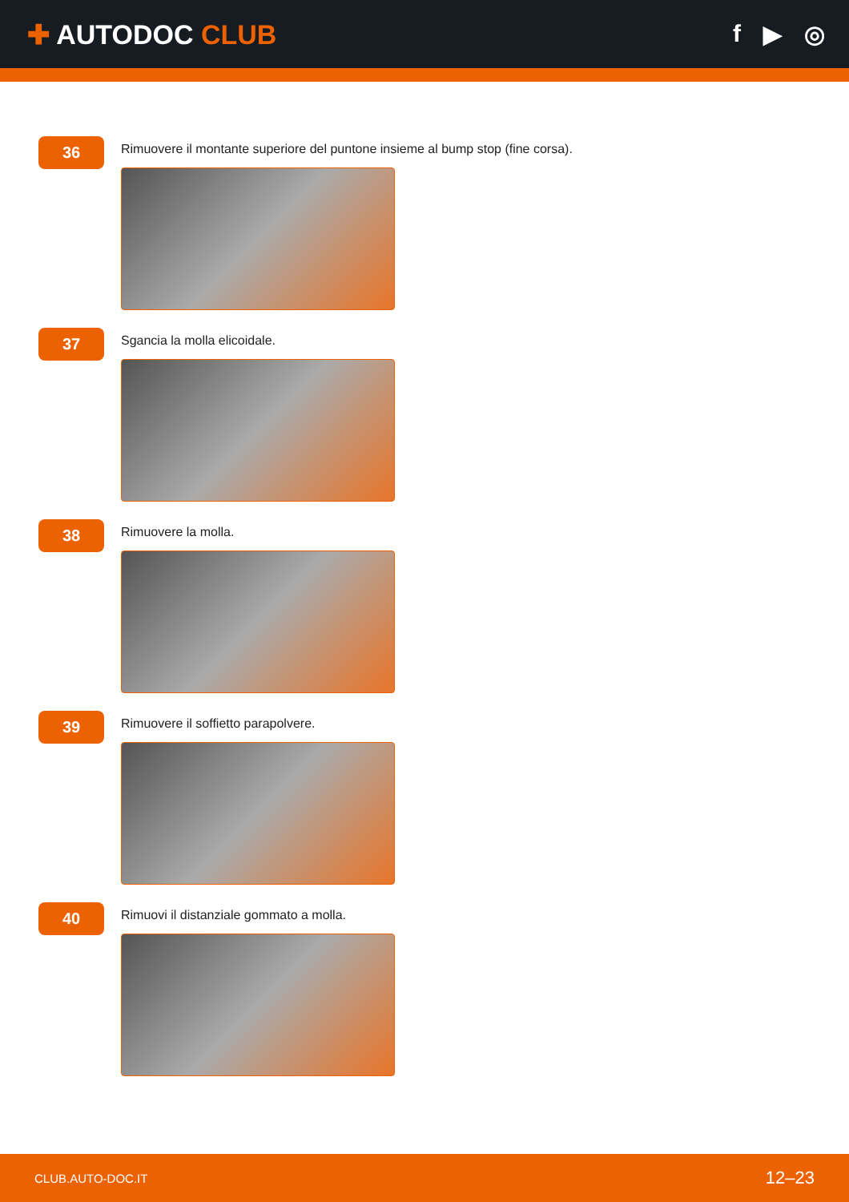✚ AUTODOC CLUB f ▶ ◎
36
Rimuovere il montante superiore del puntone insieme al bump stop (fine corsa).
37
Sgancia la molla elicoidale.
38
Rimuovere la molla.
39
Rimuovere il soffietto parapolvere.
40
Rimuovi il distanziale gommato a molla.
CLUB.AUTO-DOC.IT 12–23